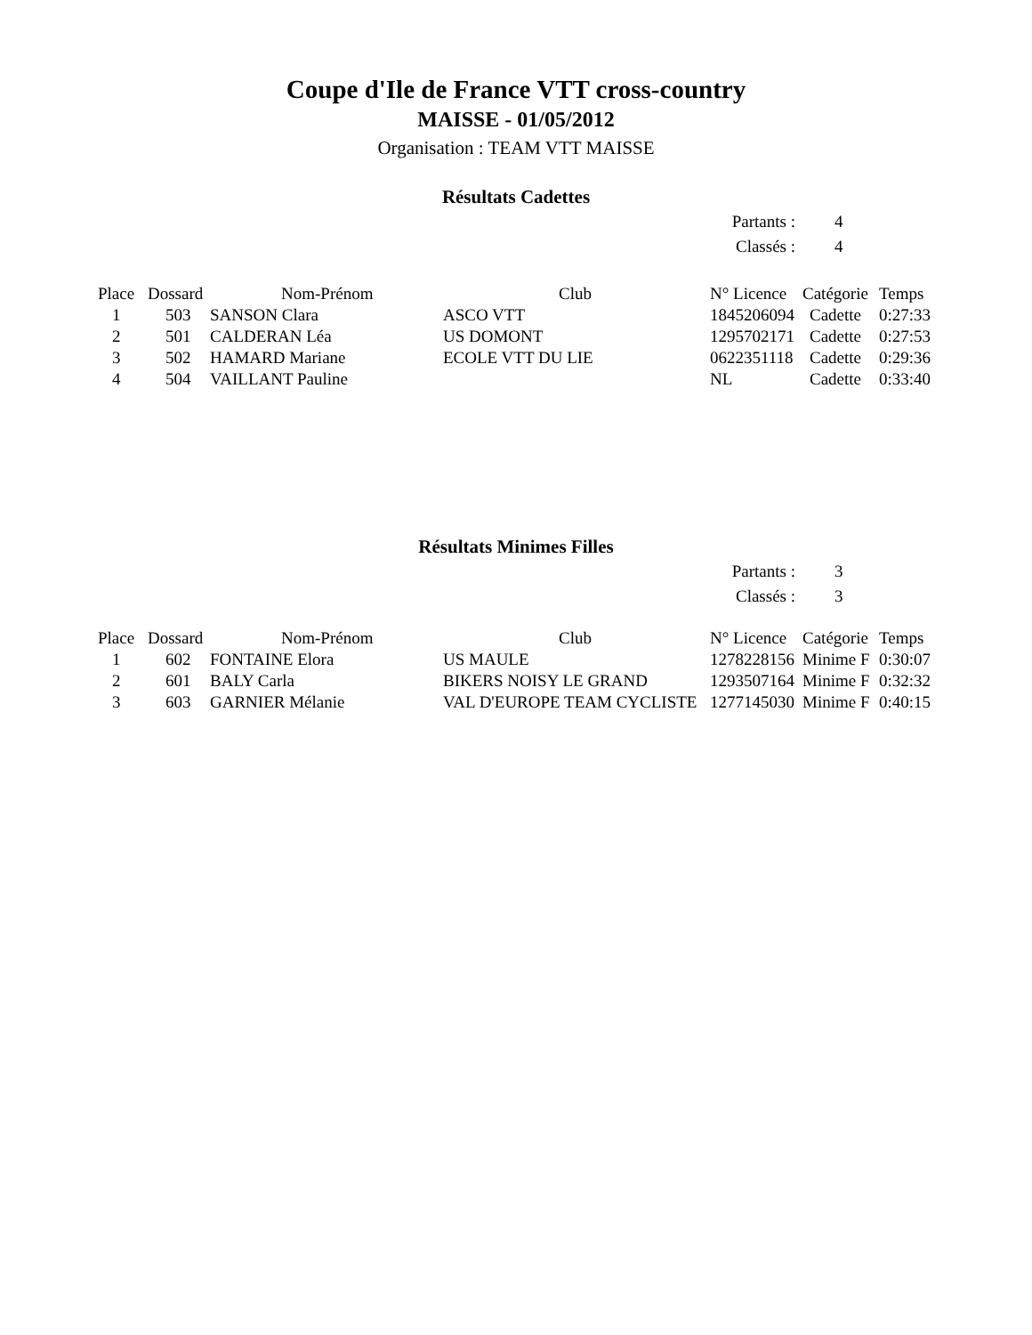Coupe d'Ile de France VTT cross-country
MAISSE - 01/05/2012
Organisation : TEAM VTT MAISSE
Résultats Cadettes
| Partants : | 4 |
| Classés : | 4 |
| Place | Dossard | Nom-Prénom | Club | N° Licence | Catégorie | Temps |
| --- | --- | --- | --- | --- | --- | --- |
| 1 | 503 | SANSON Clara | ASCO VTT | 1845206094 | Cadette | 0:27:33 |
| 2 | 501 | CALDERAN Léa | US DOMONT | 1295702171 | Cadette | 0:27:53 |
| 3 | 502 | HAMARD Mariane | ECOLE VTT DU LIE | 0622351118 | Cadette | 0:29:36 |
| 4 | 504 | VAILLANT Pauline | | NL | Cadette | 0:33:40 |
Résultats Minimes Filles
| Partants : | 3 |
| Classés : | 3 |
| Place | Dossard | Nom-Prénom | Club | N° Licence | Catégorie | Temps |
| --- | --- | --- | --- | --- | --- | --- |
| 1 | 602 | FONTAINE Elora | US MAULE | 1278228156 | Minime F | 0:30:07 |
| 2 | 601 | BALY Carla | BIKERS NOISY LE GRAND | 1293507164 | Minime F | 0:32:32 |
| 3 | 603 | GARNIER Mélanie | VAL D'EUROPE TEAM CYCLISTE | 1277145030 | Minime F | 0:40:15 |